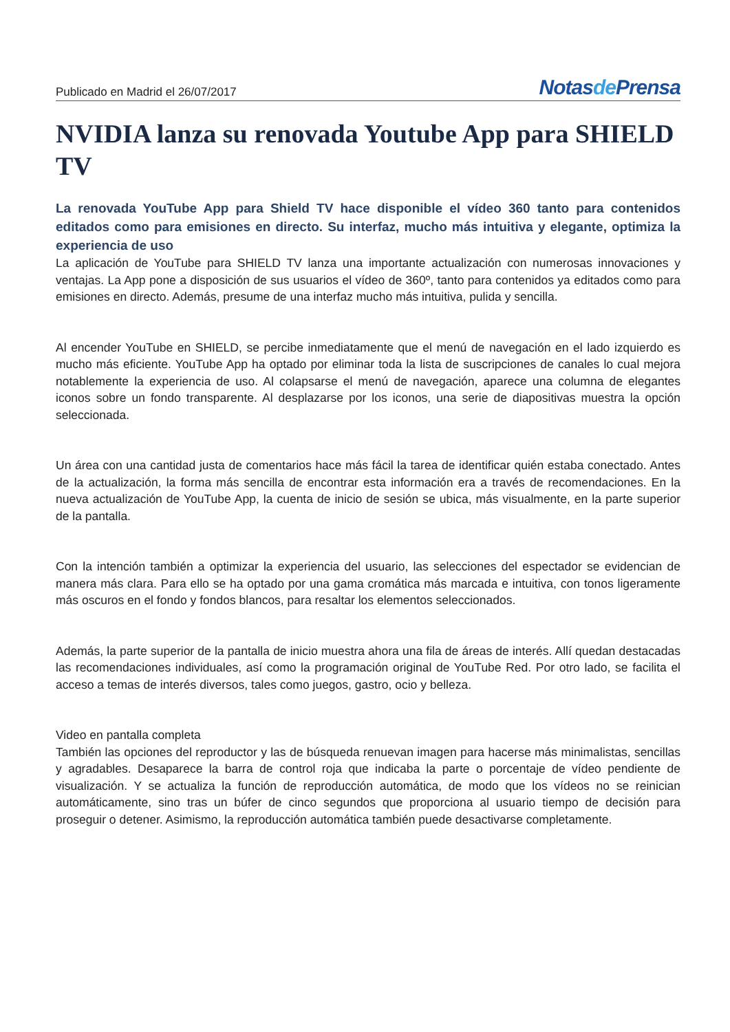Publicado en Madrid el 26/07/2017
Notasde Prensa
NVIDIA lanza su renovada Youtube App para SHIELD TV
La renovada YouTube App para Shield TV hace disponible el vídeo 360 tanto para contenidos editados como para emisiones en directo. Su interfaz, mucho más intuitiva y elegante, optimiza la experiencia de uso
La aplicación de YouTube para SHIELD TV lanza una importante actualización con numerosas innovaciones y ventajas. La App pone a disposición de sus usuarios el vídeo de 360º, tanto para contenidos ya editados como para emisiones en directo. Además, presume de una interfaz mucho más intuitiva, pulida y sencilla.
Al encender YouTube en SHIELD, se percibe inmediatamente que el menú de navegación en el lado izquierdo es mucho más eficiente. YouTube App ha optado por eliminar toda la lista de suscripciones de canales lo cual mejora notablemente la experiencia de uso. Al colapsarse el menú de navegación, aparece una columna de elegantes iconos sobre un fondo transparente. Al desplazarse por los iconos, una serie de diapositivas muestra la opción seleccionada.
Un área con una cantidad justa de comentarios hace más fácil la tarea de identificar quién estaba conectado. Antes de la actualización, la forma más sencilla de encontrar esta información era a través de recomendaciones. En la nueva actualización de YouTube App, la cuenta de inicio de sesión se ubica, más visualmente, en la parte superior de la pantalla.
Con la intención también a optimizar la experiencia del usuario, las selecciones del espectador se evidencian de manera más clara. Para ello se ha optado por una gama cromática más marcada e intuitiva, con tonos ligeramente más oscuros en el fondo y fondos blancos, para resaltar los elementos seleccionados.
Además, la parte superior de la pantalla de inicio muestra ahora una fila de áreas de interés. Allí quedan destacadas las recomendaciones individuales, así como la programación original de YouTube Red. Por otro lado, se facilita el acceso a temas de interés diversos, tales como juegos, gastro, ocio y belleza.
Video en pantalla completa
También las opciones del reproductor y las de búsqueda renuevan imagen para hacerse más minimalistas, sencillas y agradables. Desaparece la barra de control roja que indicaba la parte o porcentaje de vídeo pendiente de visualización. Y se actualiza la función de reproducción automática, de modo que los vídeos no se reinician automáticamente, sino tras un búfer de cinco segundos que proporciona al usuario tiempo de decisión para proseguir o detener. Asimismo, la reproducción automática también puede desactivarse completamente.